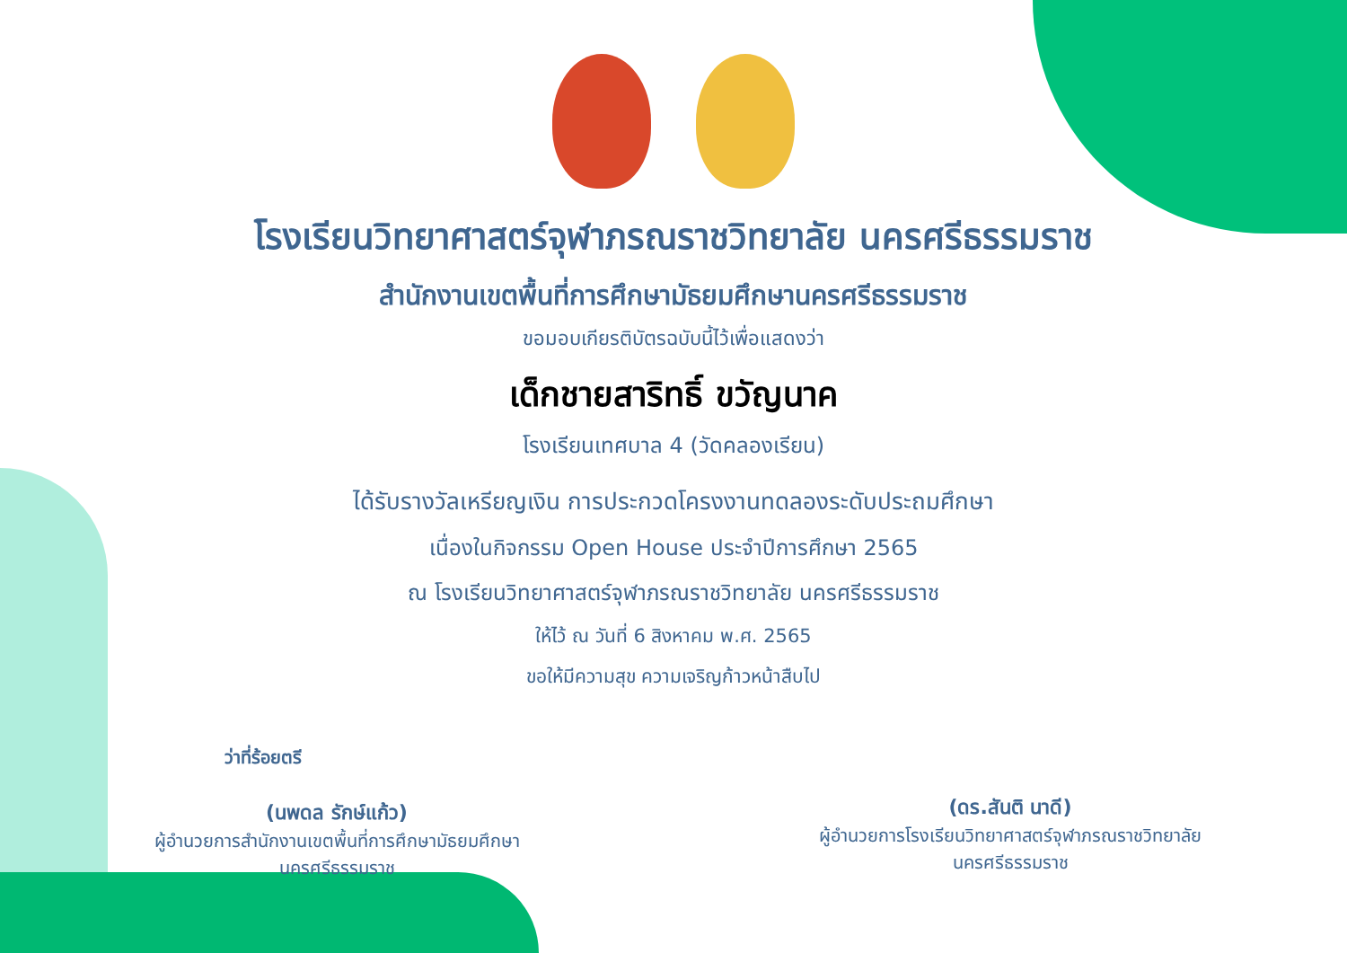โรงเรียนวิทยาศาสตร์จุฬาภรณราชวิทยาลัย นครศรีธรรมราช
สำนักงานเขตพื้นที่การศึกษามัธยมศึกษานครศรีธรรมราช
ขอมอบเกียรติบัตรฉบับนี้ไว้เพื่อแสดงว่า
เด็กชายสาริทธิ์ ขวัญนาค
โรงเรียนเทศบาล 4 (วัดคลองเรียน)
ได้รับรางวัลเหรียญเงิน การประกวดโครงงานทดลองระดับประถมศึกษา
เนื่องในกิจกรรม Open House ประจำปีการศึกษา 2565
ณ โรงเรียนวิทยาศาสตร์จุฬาภรณราชวิทยาลัย นครศรีธรรมราช
ให้ไว้ ณ วันที่ 6 สิงหาคม พ.ศ. 2565
ขอให้มีความสุข ความเจริญก้าวหน้าสืบไป
ว่าที่ร้อยตรี
(นพดล รักษ์แก้ว)
ผู้อำนวยการสำนักงานเขตพื้นที่การศึกษามัธยมศึกษา
นครศรีธรรมราช
(ดร.สันติ นาดี)
ผู้อำนวยการโรงเรียนวิทยาศาสตร์จุฬาภรณราชวิทยาลัย
นครศรีธรรมราช